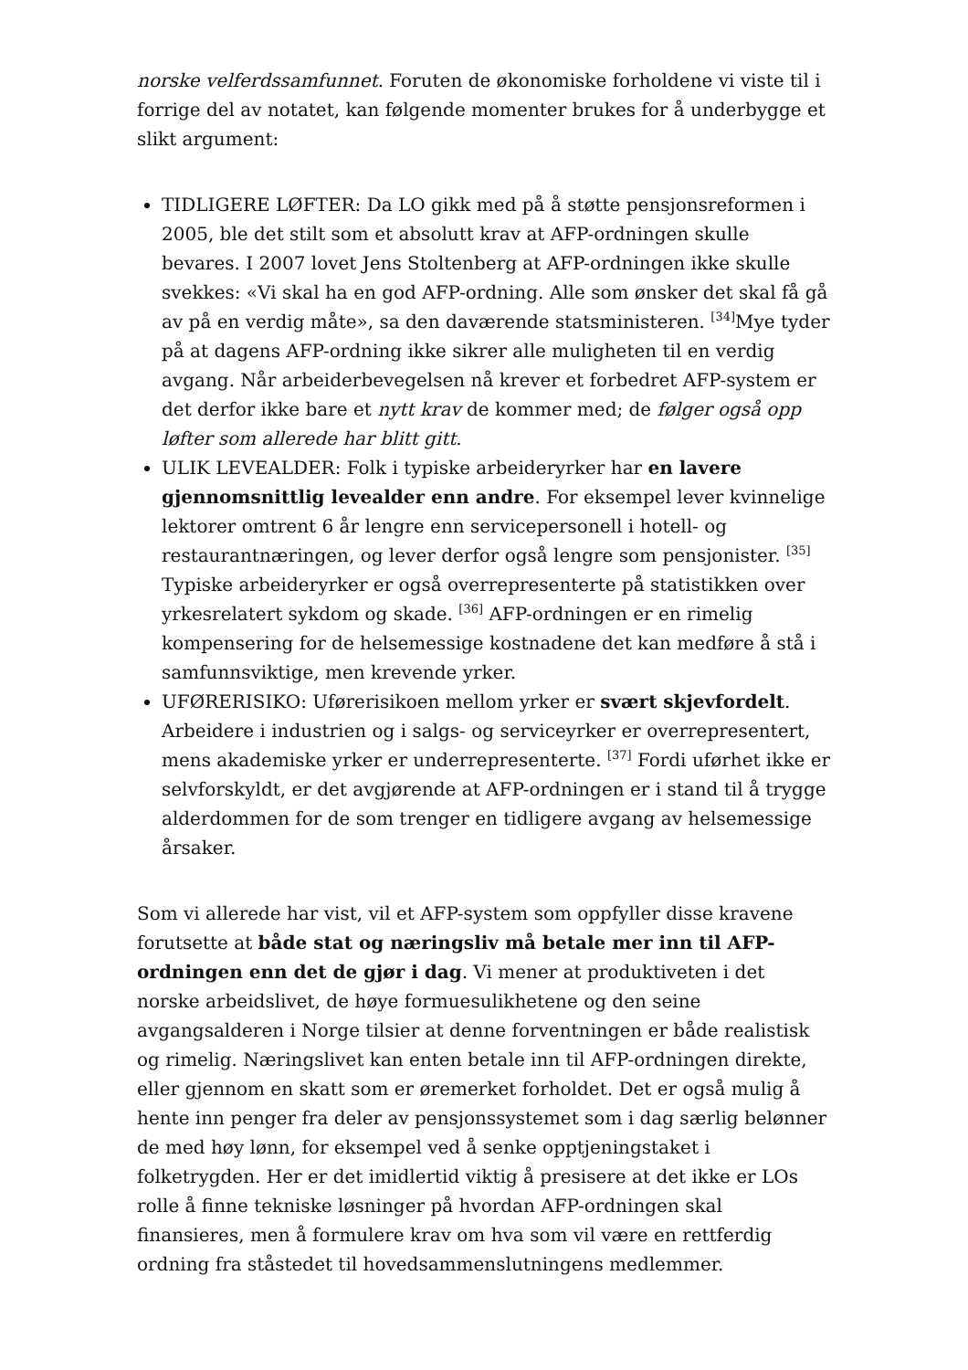norske velferdssamfunnet. Foruten de økonomiske forholdene vi viste til i forrige del av notatet, kan følgende momenter brukes for å underbygge et slikt argument:
TIDLIGERE LØFTER: Da LO gikk med på å støtte pensjonsreformen i 2005, ble det stilt som et absolutt krav at AFP-ordningen skulle bevares. I 2007 lovet Jens Stoltenberg at AFP-ordningen ikke skulle svekkes: «Vi skal ha en god AFP-ordning. Alle som ønsker det skal få gå av på en verdig måte», sa den daværende statsministeren. <sup>[34]</sup>Mye tyder på at dagens AFP-ordning ikke sikrer alle muligheten til en verdig avgang. Når arbeiderbevegelsen nå krever et forbedret AFP-system er det derfor ikke bare et nytt krav de kommer med; de følger også opp løfter som allerede har blitt gitt.
ULIK LEVEALDER: Folk i typiske arbeideryrker har en lavere gjennomsnittlig levealder enn andre. For eksempel lever kvinnelige lektorer omtrent 6 år lengre enn servicepersonell i hotell- og restaurantnæringen, og lever derfor også lengre som pensjonister. <sup>[35]</sup> Typiske arbeideryrker er også overrepresenterte på statistikken over yrkesrelatert sykdom og skade. <sup>[36]</sup> AFP-ordningen er en rimelig kompensering for de helsemessige kostnadene det kan medføre å stå i samfunnsviktige, men krevende yrker.
UFØRERISIKO: Uførerisikoen mellom yrker er svært skjevfordelt. Arbeidere i industrien og i salgs- og serviceyrker er overrepresentert, mens akademiske yrker er underrepresenterte. <sup>[37]</sup> Fordi uførhet ikke er selvforskyldt, er det avgjørende at AFP-ordningen er i stand til å trygge alderdommen for de som trenger en tidligere avgang av helsemessige årsaker.
Som vi allerede har vist, vil et AFP-system som oppfyller disse kravene forutsette at både stat og næringsliv må betale mer inn til AFP-ordningen enn det de gjør i dag. Vi mener at produktiveten i det norske arbeidslivet, de høye formuesulikhetene og den seine avgangsalderen i Norge tilsier at denne forventningen er både realistisk og rimelig. Næringslivet kan enten betale inn til AFP-ordningen direkte, eller gjennom en skatt som er øremerket forholdet. Det er også mulig å hente inn penger fra deler av pensjonssystemet som i dag særlig belønner de med høy lønn, for eksempel ved å senke opptjeningstaket i folketrygden. Her er det imidlertid viktig å presisere at det ikke er LOs rolle å finne tekniske løsninger på hvordan AFP-ordningen skal finansieres, men å formulere krav om hva som vil være en rettferdig ordning fra ståstedet til hovedsammenslutningens medlemmer.